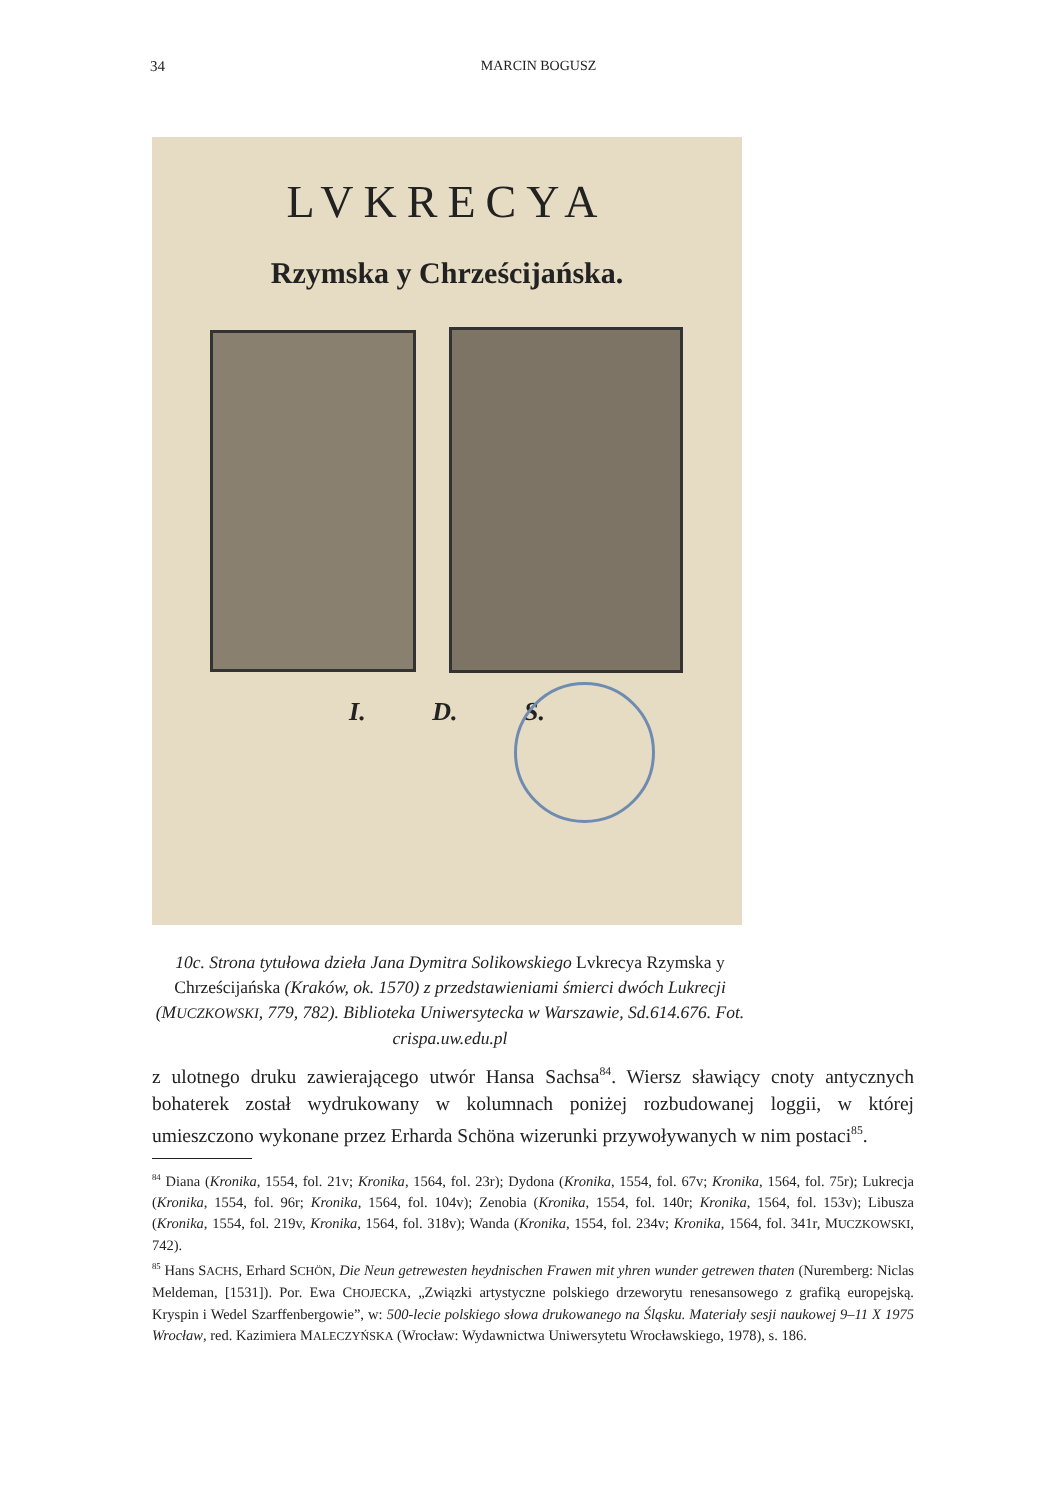34
MARCIN BOGUSZ
LVKRECYA
Rzymska y Chrześcijańska.
I. D. S.
10c. Strona tytułowa dzieła Jana Dymitra Solikowskiego Lvkrecya Rzymska y Chrześcijańska (Kraków, ok. 1570) z przedstawieniami śmierci dwóch Lukrecji (MUCZKOWSKI, 779, 782). Biblioteka Uniwersytecka w Warszawie, Sd.614.676. Fot. crispa.uw.edu.pl
z ulotnego druku zawierającego utwór Hansa Sachsa<sup>84</sup>. Wiersz sławiący cnoty antycznych bohaterek został wydrukowany w kolumnach poniżej rozbudowanej loggii, w której umieszczono wykonane przez Erharda Schöna wizerunki przywoływanych w nim postaci<sup>85</sup>.
<sup>84</sup> Diana (Kronika, 1554, fol. 21v; Kronika, 1564, fol. 23r); Dydona (Kronika, 1554, fol. 67v; Kronika, 1564, fol. 75r); Lukrecja (Kronika, 1554, fol. 96r; Kronika, 1564, fol. 104v); Zenobia (Kronika, 1554, fol. 140r; Kronika, 1564, fol. 153v); Libusza (Kronika, 1554, fol. 219v, Kronika, 1564, fol. 318v); Wanda (Kronika, 1554, fol. 234v; Kronika, 1564, fol. 341r, MUCZKOWSKI, 742).
<sup>85</sup> Hans SACHS, Erhard SCHÖN, Die Neun getrewesten heydnischen Frawen mit yhren wunder getrewen thaten (Nuremberg: Niclas Meldeman, [1531]). Por. Ewa CHOJECKA, „Związki artystyczne polskiego drzeworytu renesansowego z grafiką europejską. Kryspin i Wedel Szarffenbergowie”, w: 500-lecie polskiego słowa drukowanego na Śląsku. Materiały sesji naukowej 9–11 X 1975 Wrocław, red. Kazimiera MALECZYŃSKA (Wrocław: Wydawnictwa Uniwersytetu Wrocławskiego, 1978), s. 186.